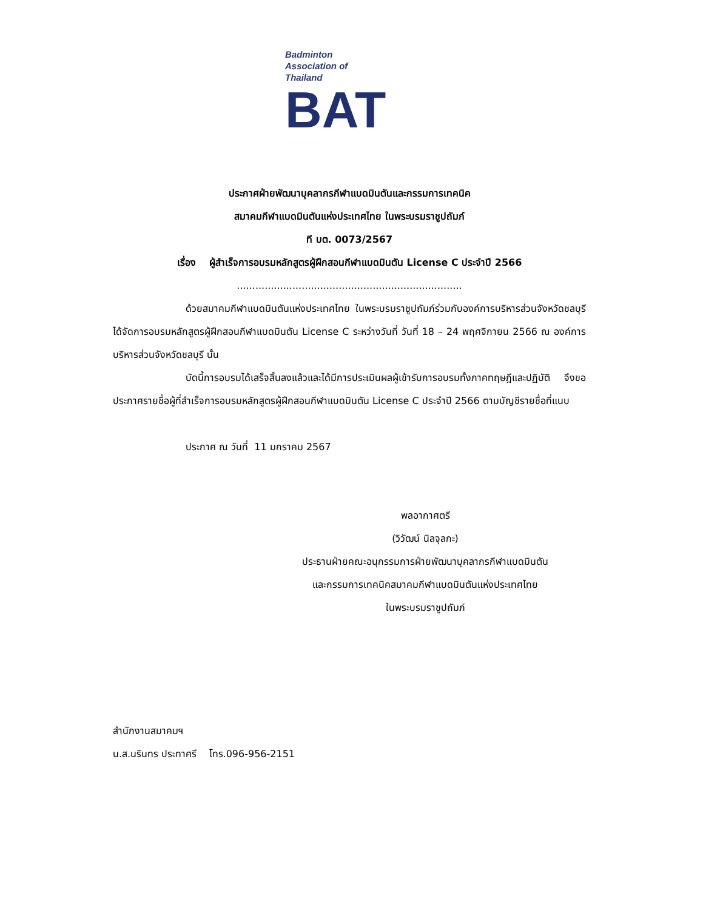Badminton
Association of
Thailand
BAT
ประกาศฝ่ายพัฒนาบุคลากรกีฬาแบดมินตันและกรรมการเทคนิค
สมาคมกีฬาแบดมินตันแห่งประเทศไทย ในพระบรมราชูปถัมภ์
ที บต. 0073/2567
เรื่อง ผู้สำเร็จการอบรมหลักสูตรผู้ฝึกสอนกีฬาแบดมินตัน License C ประจำปี 2566
.........................................................................
ด้วยสมาคมกีฬาแบดมินตันแห่งประเทศไทย ในพระบรมราชูปถัมภ์ร่วมกับองค์การบริหารส่วนจังหวัดชลบุรีได้จัดการอบรมหลักสูตรผู้ฝึกสอนกีฬาแบดมินตัน License C ระหว่างวันที่ วันที่ 18 – 24 พฤศจิกายน 2566 ณ องค์การบริหารส่วนจังหวัดชลบุรี นั้น
บัดนี้การอบรมได้เสร็จสิ้นลงแล้วและได้มีการประเมินผลผู้เข้ารับการอบรมทั้งภาคทฤษฎีและปฏิบัติ จึงขอประกาศรายชื่อผู้ที่สำเร็จการอบรมหลักสูตรผู้ฝึกสอนกีฬาแบดมินตัน License C ประจำปี 2566 ตามบัญชีรายชื่อที่แนบ
ประกาศ ณ วันที่ 11 มกราคม 2567
พลอากาศตรี
(วิวัฒน์ นิลจุลกะ)
ประธานฝ่ายคณะอนุกรรมการฝ่ายพัฒนาบุคลากรกีฬาแบดมินตัน
และกรรมการเทคนิคสมาคมกีฬาแบดมินตันแห่งประเทศไทย
ในพระบรมราชูปถัมภ์
สำนักงานสมาคมฯ
น.ส.นรินทร ประทาศรี โทร.096-956-2151